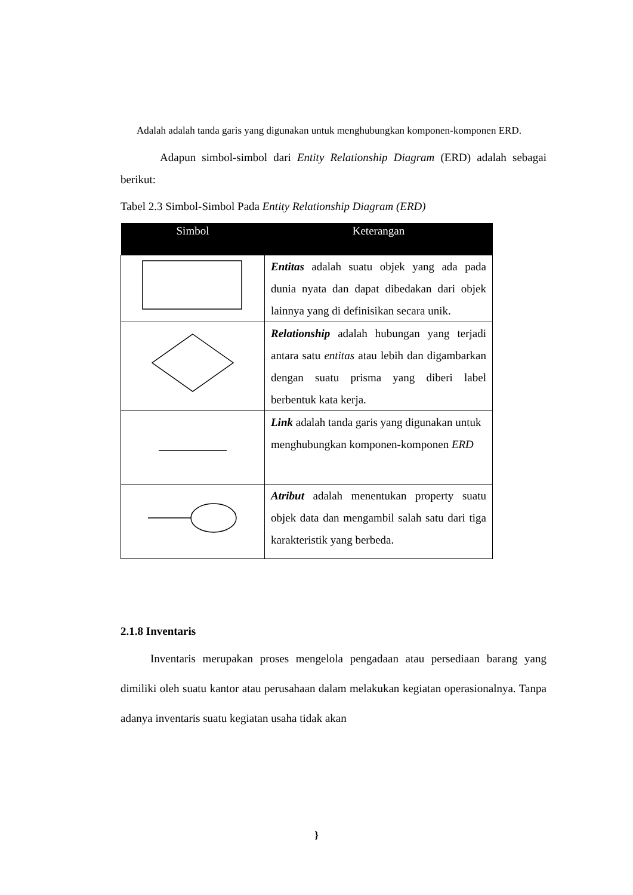Adalah adalah tanda garis yang digunakan untuk menghubungkan komponen-komponen ERD.
Adapun simbol-simbol dari Entity Relationship Diagram (ERD) adalah sebagai berikut:
Tabel 2.3 Simbol-Simbol Pada Entity Relationship Diagram (ERD)
| Simbol | Keterangan |
| --- | --- |
| | Entitas adalah suatu objek yang ada pada dunia nyata dan dapat dibedakan dari objek lainnya yang di definisikan secara unik. |
| | Relationship adalah hubungan yang terjadi antara satu entitas atau lebih dan digambarkan dengan suatu prisma yang diberi label berbentuk kata kerja. |
| | Link adalah tanda garis yang digunakan untuk menghubungkan komponen-komponen ERD |
| | Atribut adalah menentukan property suatu objek data dan mengambil salah satu dari tiga karakteristik yang berbeda. |
2.1.8 Inventaris
Inventaris merupakan proses mengelola pengadaan atau persediaan barang yang dimiliki oleh suatu kantor atau perusahaan dalam melakukan kegiatan operasionalnya. Tanpa adanya inventaris suatu kegiatan usaha tidak akan
}